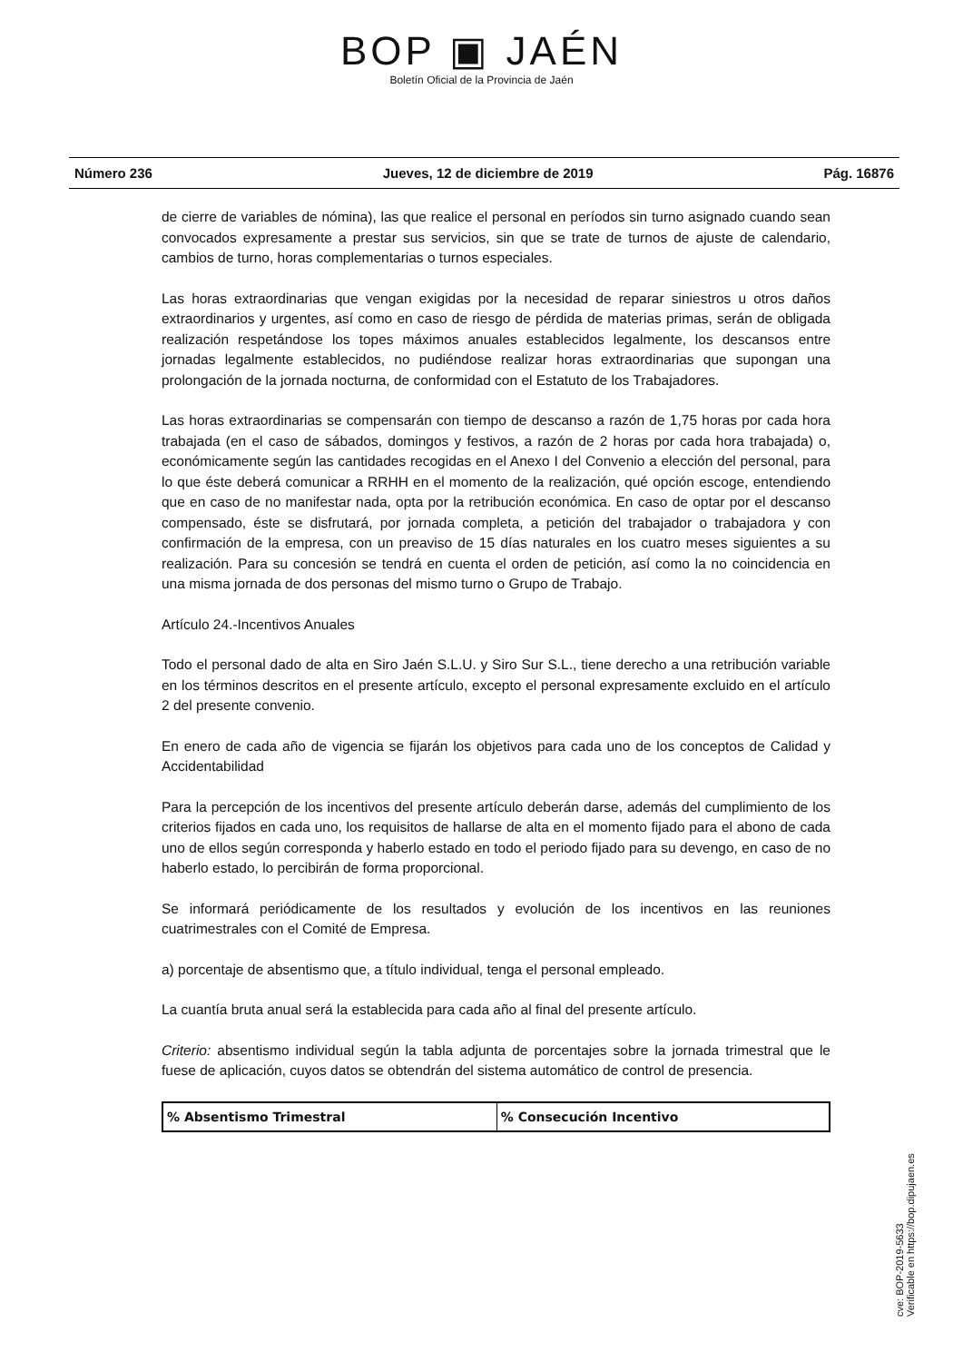BOP ▣ JAÉN
Boletín Oficial de la Provincia de Jaén
Número 236 Jueves, 12 de diciembre de 2019 Pág. 16876
de cierre de variables de nómina), las que realice el personal en períodos sin turno asignado cuando sean convocados expresamente a prestar sus servicios, sin que se trate de turnos de ajuste de calendario, cambios de turno, horas complementarias o turnos especiales.
Las horas extraordinarias que vengan exigidas por la necesidad de reparar siniestros u otros daños extraordinarios y urgentes, así como en caso de riesgo de pérdida de materias primas, serán de obligada realización respetándose los topes máximos anuales establecidos legalmente, los descansos entre jornadas legalmente establecidos, no pudiéndose realizar horas extraordinarias que supongan una prolongación de la jornada nocturna, de conformidad con el Estatuto de los Trabajadores.
Las horas extraordinarias se compensarán con tiempo de descanso a razón de 1,75 horas por cada hora trabajada (en el caso de sábados, domingos y festivos, a razón de 2 horas por cada hora trabajada) o, económicamente según las cantidades recogidas en el Anexo I del Convenio a elección del personal, para lo que éste deberá comunicar a RRHH en el momento de la realización, qué opción escoge, entendiendo que en caso de no manifestar nada, opta por la retribución económica. En caso de optar por el descanso compensado, éste se disfrutará, por jornada completa, a petición del trabajador o trabajadora y con confirmación de la empresa, con un preaviso de 15 días naturales en los cuatro meses siguientes a su realización. Para su concesión se tendrá en cuenta el orden de petición, así como la no coincidencia en una misma jornada de dos personas del mismo turno o Grupo de Trabajo.
Artículo 24.-Incentivos Anuales
Todo el personal dado de alta en Siro Jaén S.L.U. y Siro Sur S.L., tiene derecho a una retribución variable en los términos descritos en el presente artículo, excepto el personal expresamente excluido en el artículo 2 del presente convenio.
En enero de cada año de vigencia se fijarán los objetivos para cada uno de los conceptos de Calidad y Accidentabilidad
Para la percepción de los incentivos del presente artículo deberán darse, además del cumplimiento de los criterios fijados en cada uno, los requisitos de hallarse de alta en el momento fijado para el abono de cada uno de ellos según corresponda y haberlo estado en todo el periodo fijado para su devengo, en caso de no haberlo estado, lo percibirán de forma proporcional.
Se informará periódicamente de los resultados y evolución de los incentivos en las reuniones cuatrimestrales con el Comité de Empresa.
a) porcentaje de absentismo que, a título individual, tenga el personal empleado.
La cuantía bruta anual será la establecida para cada año al final del presente artículo.
Criterio: absentismo individual según la tabla adjunta de porcentajes sobre la jornada trimestral que le fuese de aplicación, cuyos datos se obtendrán del sistema automático de control de presencia.
| % Absentismo Trimestral | % Consecución Incentivo |
| --- | --- |
cve: BOP-2019-5633
Verificable en https://bop.dipujaen.es